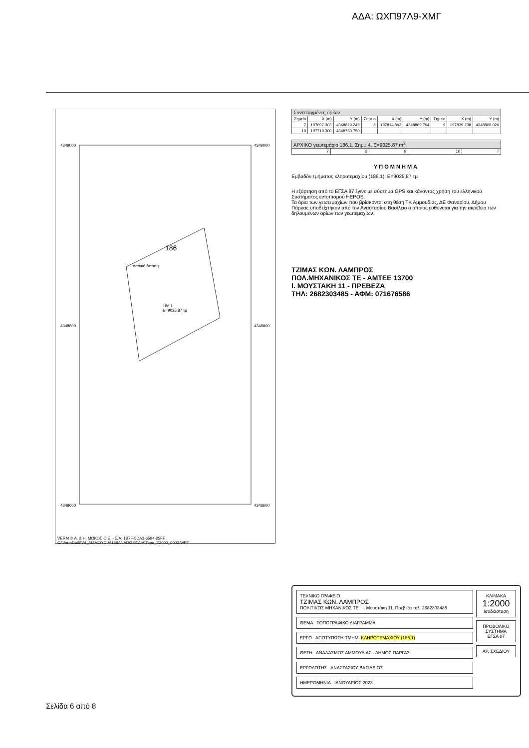ΑΔΑ: ΩΧΠ97Λ9-ΧΜΓ
4349000 4349000
186
Δασική έκταση
186.1
Ε=9025,87 τμ
4348800 4348800
4348600 4348600
VERM © Α. & Η. ΜΩΚΟΣ Ο.Ε. - Σ/Α: 1B7F-5DA3-6594-25FF
C:\VermDat5\V4_AMMOYDIA\188ANAD\ΣΧΕΔΙΑ\Topo_E2000_0002.WPF
| Συντεταγμένες ορίων | | | | | | | | |
| --- | --- | --- | --- | --- | --- | --- | --- | --- |
| Σημείο | X (m) | Y (m) | Σημείο | X (m) | Y (m) | Σημείο | X (m) | Y (m) |
| 7 | 197692.303 | 4348829.249 | 8 | 197814.892 | 4348869.794 | 9 | 197839.238 | 4348808.020 |
| 10 | 197719.300 | 4348760.750 | | | | | | |
| ΑΡΧΙΚΟ γεωτεμάχιο 186,1, Σημ.: 4, Ε=9025.87 m<sup>2</sup> | | | | |
| --- | --- | --- | --- | --- |
| 7 | 8 | 9 | 10 | 7 |
ΥΠΟΜΝΗΜΑ
Εμβαδόν τμήματος κληροτεμαχίου (186.1): Ε=9025,87 τμ
Η εξάρτηση από το ΕΓΣΑ 87 έγινε με σύστημα GPS και κάνοντας χρήση του ελληνικού Συστήματος εντοπισμού HEPOS.
Τα όρια των γεωτεμαχίων που βρίσκονται στη θέση ΤΚ Αμμουδιάς, ΔΕ Φαναρίου, Δήμου Πάργας υποδείχτηκαν από τον Αναστασίου Βασίλειο ο οποίος ευθύνεται για την ακρίβεια των δηλουμένων ορίων των γεωτεμαχίων.
ΤΖΙΜΑΣ ΚΩΝ. ΛΑΜΠΡΟΣ
ΠΟΛ.ΜΗΧΑΝΙΚΟΣ ΤΕ - ΑΜΤΕΕ 13700
Ι. ΜΟΥΣΤΑΚΗ 11 - ΠΡΕΒΕΖΑ
ΤΗΛ: 2682303485 - ΑΦΜ: 071676586
ΤΕΧΝΙΚΟ ΓΡΑΦΕΙΟ
ΤΖΙΜΑΣ ΚΩΝ. ΛΑΜΠΡΟΣ
ΠΟΛΙΤΙΚΟΣ ΜΗΧΑΝΙΚΟΣ ΤΕ Ι. Μουστάκη 11, Πρέβεζα τηλ. 2682303485
ΘΕΜΑ ΤΟΠΟΓΡΑΦΙΚΟ ΔΙΑΓΡΑΜΜΑ
ΕΡΓΟ ΑΠΟΤΥΠΩΣΗ-ΤΜΗΜ. ΚΛΗΡΟΤΕΜΑΧΙΟΥ (186.1)
ΘΕΣΗ ΑΝΑΔΑΣΜΟΣ ΑΜΜΟΥΔΙΑΣ - ΔΗΜΟΣ ΠΑΡΓΑΣ
ΕΡΓΟΔΟΤΗΣ ΑΝΑΣΤΑΣΙΟΥ ΒΑΣΙΛΕΙΟΣ
ΗΜΕΡΟΜΗΝΙΑ ΙΑΝΟΥΑΡΙΟΣ 2023
ΚΛΙΜΑΚΑ
1:2000
Ισοδιάσταση
ΠΡΟΒΟΛΙΚΟ ΣΥΣΤΗΜΑ ΕΓΣΑ 87
ΑΡ. ΣΧΕΔΙΟΥ
Σελίδα 6 από 8